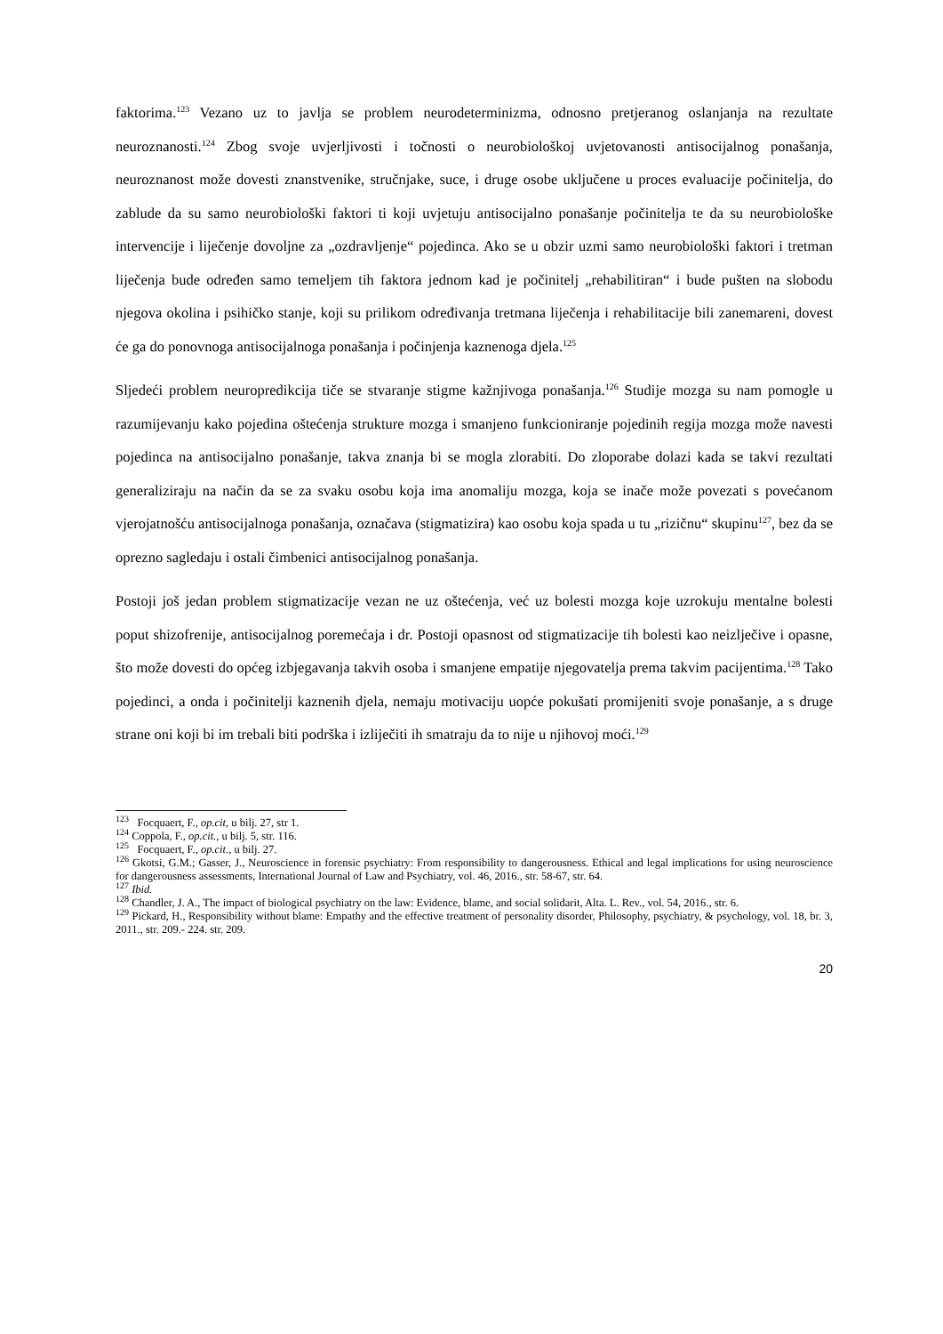faktorima.<sup>123</sup> Vezano uz to javlja se problem neurodeterminizma, odnosno pretjeranog oslanjanja na rezultate neuroznanosti.<sup>124</sup> Zbog svoje uvjerljivosti i točnosti o neurobiološkoj uvjetovanosti antisocijalnog ponašanja, neuroznanost može dovesti znanstvenike, stručnjake, suce, i druge osobe uključene u proces evaluacije počinitelja, do zablude da su samo neurobiološki faktori ti koji uvjetuju antisocijalno ponašanje počinitelja te da su neurobiološke intervencije i liječenje dovoljne za „ozdravljenje“ pojedinca. Ako se u obzir uzmi samo neurobiološki faktori i tretman liječenja bude određen samo temeljem tih faktora jednom kad je počinitelj „rehabilitiran“ i bude pušten na slobodu njegova okolina i psihičko stanje, koji su prilikom određivanja tretmana liječenja i rehabilitacije bili zanemareni, dovest će ga do ponovnoga antisocijalnoga ponašanja i počinjenja kaznenoga djela.<sup>125</sup>
Sljedeći problem neuropredikcija tiče se stvaranje stigme kažnjivoga ponašanja.<sup>126</sup> Studije mozga su nam pomogle u razumijevanju kako pojedina oštećenja strukture mozga i smanjeno funkcioniranje pojedinih regija mozga može navesti pojedinca na antisocijalno ponašanje, takva znanja bi se mogla zlorabiti. Do zloporabe dolazi kada se takvi rezultati generaliziraju na način da se za svaku osobu koja ima anomaliju mozga, koja se inače može povezati s povećanom vjerojatnošću antisocijalnoga ponašanja, označava (stigmatizira) kao osobu koja spada u tu „rizičnu“ skupinu<sup>127</sup>, bez da se oprezno sagledaju i ostali čimbenici antisocijalnog ponašanja.
Postoji još jedan problem stigmatizacije vezan ne uz oštećenja, već uz bolesti mozga koje uzrokuju mentalne bolesti poput shizofrenije, antisocijalnog poremećaja i dr. Postoji opasnost od stigmatizacije tih bolesti kao neizlječive i opasne, što može dovesti do općeg izbjegavanja takvih osoba i smanjene empatije njegovatelja prema takvim pacijentima.<sup>128</sup> Tako pojedinci, a onda i počinitelji kaznenih djela, nemaju motivaciju uopće pokušati promijeniti svoje ponašanje, a s druge strane oni koji bi im trebali biti podrška i izliječiti ih smatraju da to nije u njihovoj moći.<sup>129</sup>
<sup>123</sup> Focquaert, F., op.cit, u bilj. 27, str 1.
<sup>124</sup> Coppola, F., op.cit., u bilj. 5, str. 116.
<sup>125</sup> Focquaert, F., op.cit., u bilj. 27.
<sup>126</sup> Gkotsi, G.M.; Gasser, J., Neuroscience in forensic psychiatry: From responsibility to dangerousness. Ethical and legal implications for using neuroscience for dangerousness assessments, International Journal of Law and Psychiatry, vol. 46, 2016., str. 58-67, str. 64.
<sup>127</sup> Ibid.
<sup>128</sup> Chandler, J. A., The impact of biological psychiatry on the law: Evidence, blame, and social solidarit, Alta. L. Rev., vol. 54, 2016., str. 6.
<sup>129</sup> Pickard, H., Responsibility without blame: Empathy and the effective treatment of personality disorder, Philosophy, psychiatry, & psychology, vol. 18, br. 3, 2011., str. 209.- 224. str. 209.
20